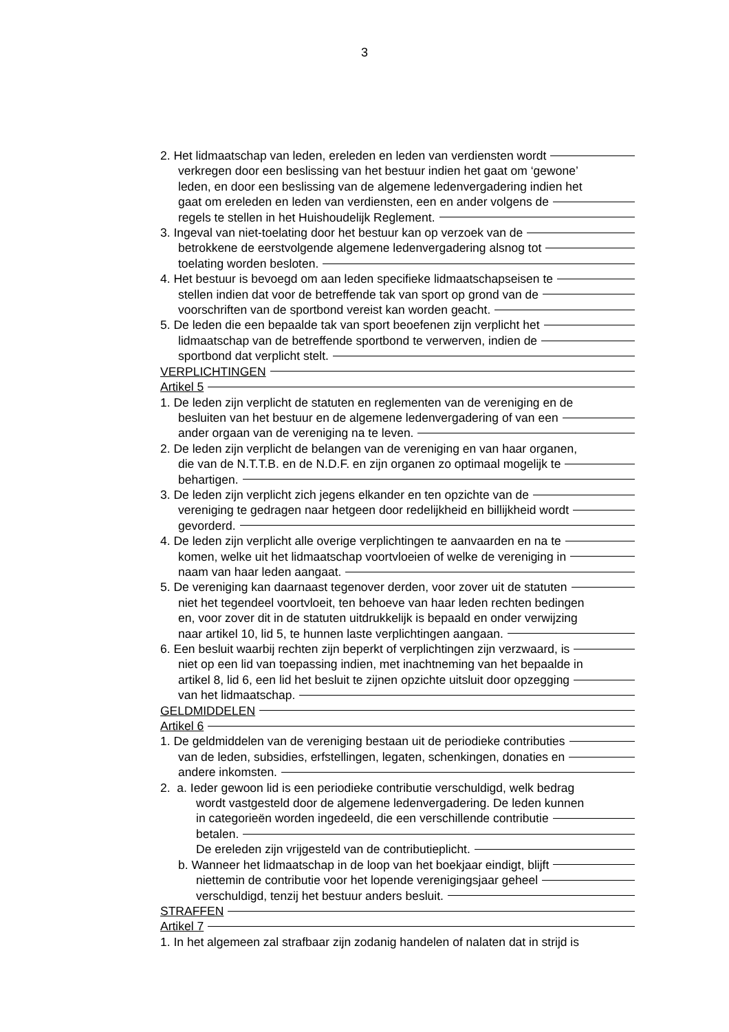3
2. Het lidmaatschap van leden, ereleden en leden van verdiensten wordt
verkregen door een beslissing van het bestuur indien het gaat om ‘gewone’
leden, en door een beslissing van de algemene ledenvergadering indien het
gaat om ereleden en leden van verdiensten, een en ander volgens de
regels te stellen in het Huishoudelijk Reglement.
3. Ingeval van niet-toelating door het bestuur kan op verzoek van de
betrokkene de eerstvolgende algemene ledenvergadering alsnog tot
toelating worden besloten.
4. Het bestuur is bevoegd om aan leden specifieke lidmaatschapseisen te
stellen indien dat voor de betreffende tak van sport op grond van de
voorschriften van de sportbond vereist kan worden geacht.
5. De leden die een bepaalde tak van sport beoefenen zijn verplicht het
lidmaatschap van de betreffende sportbond te verwerven, indien de
sportbond dat verplicht stelt.
VERPLICHTINGEN
Artikel 5
1. De leden zijn verplicht de statuten en reglementen van de vereniging en de
besluiten van het bestuur en de algemene ledenvergadering of van een
ander orgaan van de vereniging na te leven.
2. De leden zijn verplicht de belangen van de vereniging en van haar organen,
die van de N.T.T.B. en de N.D.F. en zijn organen zo optimaal mogelijk te
behartigen.
3. De leden zijn verplicht zich jegens elkander en ten opzichte van de
vereniging te gedragen naar hetgeen door redelijkheid en billijkheid wordt
gevorderd.
4. De leden zijn verplicht alle overige verplichtingen te aanvaarden en na te
komen, welke uit het lidmaatschap voortvloeien of welke de vereniging in
naam van haar leden aangaat.
5. De vereniging kan daarnaast tegenover derden, voor zover uit de statuten
niet het tegendeel voortvloeit, ten behoeve van haar leden rechten bedingen
en, voor zover dit in de statuten uitdrukkelijk is bepaald en onder verwijzing
naar artikel 10, lid 5, te hunnen laste verplichtingen aangaan.
6. Een besluit waarbij rechten zijn beperkt of verplichtingen zijn verzwaard, is
niet op een lid van toepassing indien, met inachtneming van het bepaalde in
artikel 8, lid 6, een lid het besluit te zijnen opzichte uitsluit door opzegging
van het lidmaatschap.
GELDMIDDELEN
Artikel 6
1. De geldmiddelen van de vereniging bestaan uit de periodieke contributies
van de leden, subsidies, erfstellingen, legaten, schenkingen, donaties en
andere inkomsten.
2. a. Ieder gewoon lid is een periodieke contributie verschuldigd, welk bedrag
wordt vastgesteld door de algemene ledenvergadering. De leden kunnen
in categorieën worden ingedeeld, die een verschillende contributie
betalen.
De ereleden zijn vrijgesteld van de contributieplicht.
b. Wanneer het lidmaatschap in de loop van het boekjaar eindigt, blijft
niettemin de contributie voor het lopende verenigingsjaar geheel
verschuldigd, tenzij het bestuur anders besluit.
STRAFFEN
Artikel 7
1. In het algemeen zal strafbaar zijn zodanig handelen of nalaten dat in strijd is